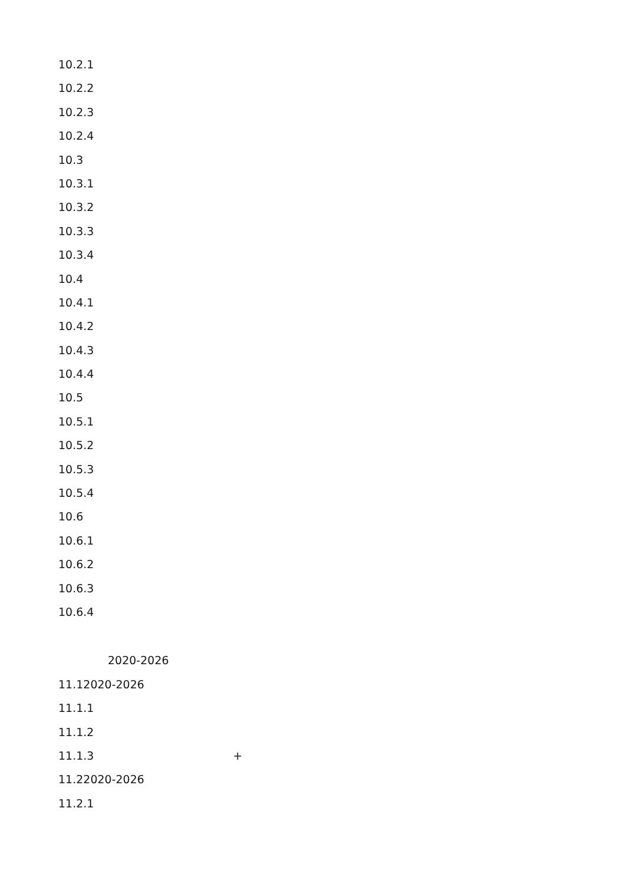10.2.1
10.2.2
10.2.3
10.2.4
10.3
10.3.1
10.3.2
10.3.3
10.3.4
10.4
10.4.1
10.4.2
10.4.3
10.4.4
10.5
10.5.1
10.5.2
10.5.3
10.5.4
10.6
10.6.1
10.6.2
10.6.3
10.6.4
2020-2026
11.12020-2026
11.1.1
11.1.2
11.1.3 +
11.22020-2026
11.2.1